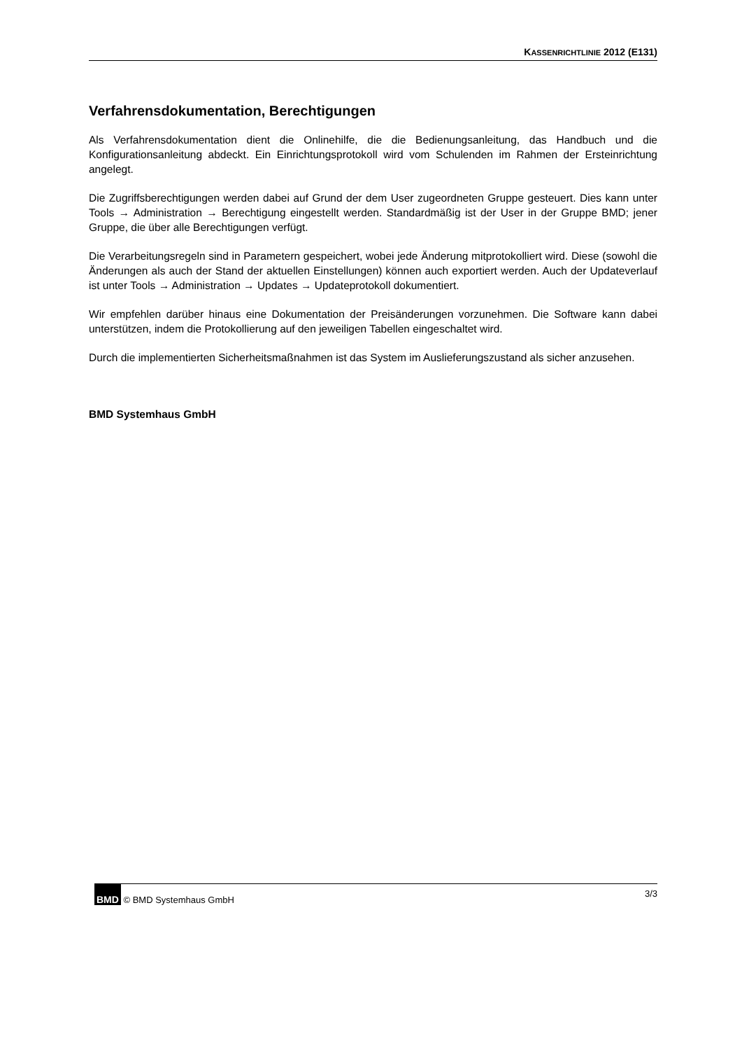KASSENRICHTLINIE 2012 (E131)
Verfahrensdokumentation, Berechtigungen
Als Verfahrensdokumentation dient die Onlinehilfe, die die Bedienungsanleitung, das Handbuch und die Konfigurationsanleitung abdeckt. Ein Einrichtungsprotokoll wird vom Schulenden im Rahmen der Ersteinrichtung angelegt.
Die Zugriffsberechtigungen werden dabei auf Grund der dem User zugeordneten Gruppe gesteuert. Dies kann unter Tools → Administration → Berechtigung eingestellt werden. Standardmäßig ist der User in der Gruppe BMD; jener Gruppe, die über alle Berechtigungen verfügt.
Die Verarbeitungsregeln sind in Parametern gespeichert, wobei jede Änderung mitprotokolliert wird. Diese (sowohl die Änderungen als auch der Stand der aktuellen Einstellungen) können auch exportiert werden. Auch der Updateverlauf ist unter Tools → Administration → Updates → Updateprotokoll dokumentiert.
Wir empfehlen darüber hinaus eine Dokumentation der Preisänderungen vorzunehmen. Die Software kann dabei unterstützen, indem die Protokollierung auf den jeweiligen Tabellen eingeschaltet wird.
Durch die implementierten Sicherheitsmaßnahmen ist das System im Auslieferungszustand als sicher anzusehen.
BMD Systemhaus GmbH
3/3 BMD © BMD Systemhaus GmbH